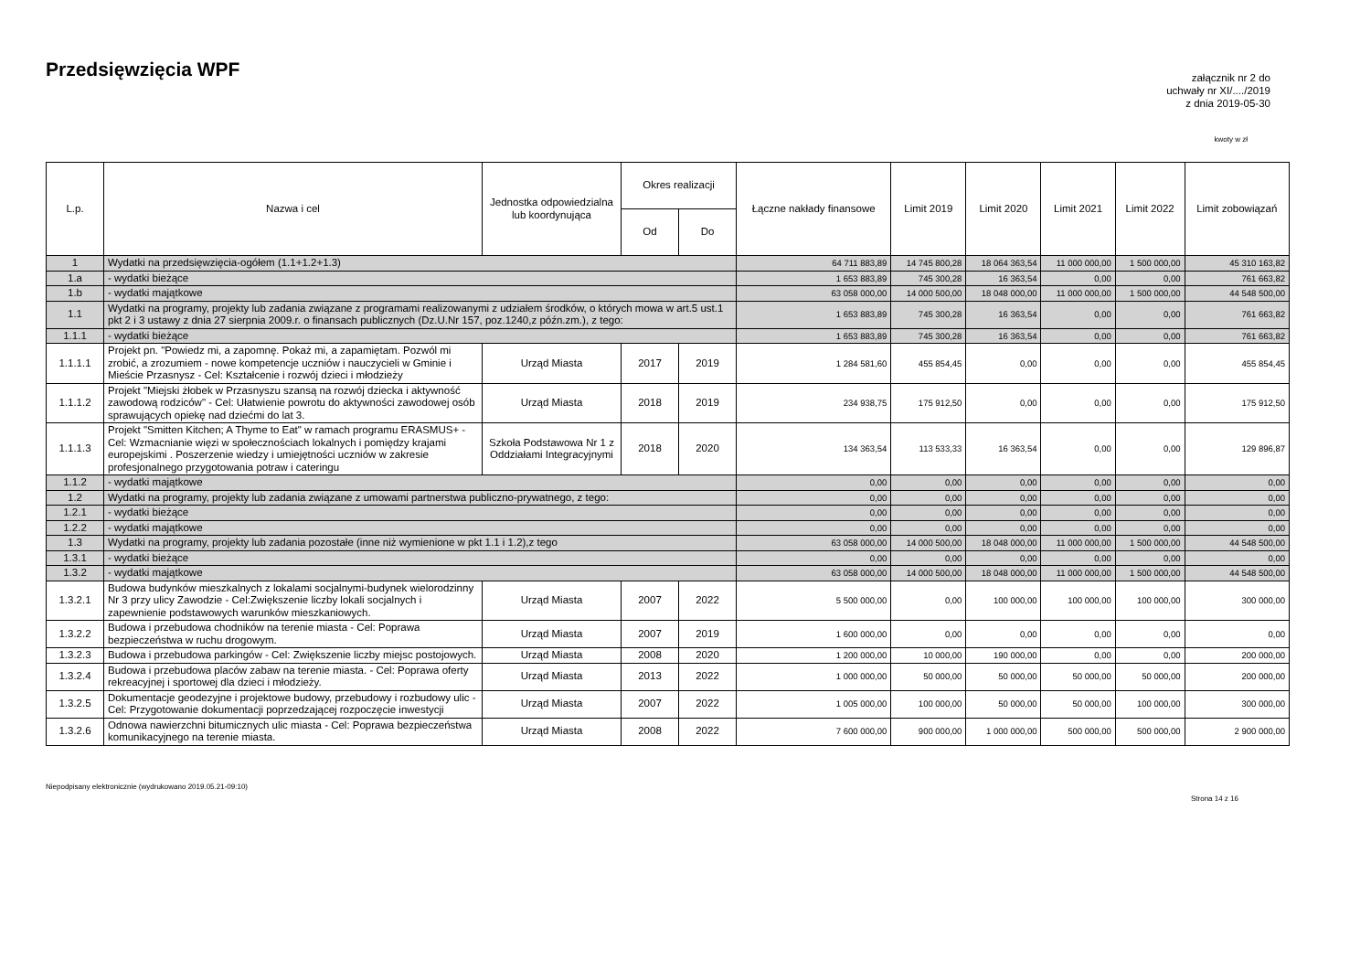Przedsięwzięcia WPF
załącznik nr 2 do
uchwały nr XI/..../2019
z dnia 2019-05-30
kwoty w zł
| L.p. | Nazwa i cel | Jednostka odpowiedzialna lub koordynująca | Okres realizacji | | Łączne nakłady finansowe | Limit 2019 | Limit 2020 | Limit 2021 | Limit 2022 | Limit zobowiązań |
| --- | --- | --- | --- | --- | --- | --- | --- | --- | --- | --- |
| | | | Od | Do | | | | | | |
| 1 | Wydatki na przedsięwzięcia-ogółem (1.1+1.2+1.3) | | | | 64 711 883,89 | 14 745 800,28 | 18 064 363,54 | 11 000 000,00 | 1 500 000,00 | 45 310 163,82 |
| 1.a | - wydatki bieżące | | | | 1 653 883,89 | 745 300,28 | 16 363,54 | 0,00 | 0,00 | 761 663,82 |
| 1.b | - wydatki majątkowe | | | | 63 058 000,00 | 14 000 500,00 | 18 048 000,00 | 11 000 000,00 | 1 500 000,00 | 44 548 500,00 |
| 1.1 | Wydatki na programy, projekty lub zadania związane z programami realizowanymi z udziałem środków, o których mowa w art.5 ust.1 pkt 2 i 3 ustawy z dnia 27 sierpnia 2009.r. o finansach publicznych (Dz.U.Nr 157, poz.1240,z późn.zm.), z tego: | | | | 1 653 883,89 | 745 300,28 | 16 363,54 | 0,00 | 0,00 | 761 663,82 |
| 1.1.1 | - wydatki bieżące | | | | 1 653 883,89 | 745 300,28 | 16 363,54 | 0,00 | 0,00 | 761 663,82 |
| 1.1.1.1 | Projekt pn. "Powiedz mi, a zapomnę. Pokaż mi, a zapamiętam. Pozwól mi zrobić, a zrozumiem - nowe kompetencje uczniów i nauczycieli w Gminie i Mieście Przasnysz - Cel: Kształcenie i rozwój dzieci i młodzieży | Urząd Miasta | 2017 | 2019 | 1 284 581,60 | 455 854,45 | 0,00 | 0,00 | 0,00 | 455 854,45 |
| 1.1.1.2 | Projekt "Miejski żłobek w Przasnyszu szansą na rozwój dziecka i aktywność zawodową rodziców" - Cel: Ułatwienie powrotu do aktywności zawodowej osób sprawujących opiekę nad dziećmi do lat 3. | Urząd Miasta | 2018 | 2019 | 234 938,75 | 175 912,50 | 0,00 | 0,00 | 0,00 | 175 912,50 |
| 1.1.1.3 | Projekt "Smitten Kitchen; A Thyme to Eat" w ramach programu ERASMUS+ - Cel: Wzmacnianie więzi w społecznościach lokalnych i pomiędzy krajami europejskimi . Poszerzenie wiedzy i umiejętności uczniów w zakresie profesjonalnego przygotowania potraw i cateringu | Szkoła Podstawowa Nr 1 z Oddziałami Integracyjnymi | 2018 | 2020 | 134 363,54 | 113 533,33 | 16 363,54 | 0,00 | 0,00 | 129 896,87 |
| 1.1.2 | - wydatki majątkowe | | | | 0,00 | 0,00 | 0,00 | 0,00 | 0,00 | 0,00 |
| 1.2 | Wydatki na programy, projekty lub zadania związane z umowami partnerstwa publiczno-prywatnego, z tego: | | | | 0,00 | 0,00 | 0,00 | 0,00 | 0,00 | 0,00 |
| 1.2.1 | - wydatki bieżące | | | | 0,00 | 0,00 | 0,00 | 0,00 | 0,00 | 0,00 |
| 1.2.2 | - wydatki majątkowe | | | | 0,00 | 0,00 | 0,00 | 0,00 | 0,00 | 0,00 |
| 1.3 | Wydatki na programy, projekty lub zadania pozostałe (inne niż wymienione w pkt 1.1 i 1.2),z tego | | | | 63 058 000,00 | 14 000 500,00 | 18 048 000,00 | 11 000 000,00 | 1 500 000,00 | 44 548 500,00 |
| 1.3.1 | - wydatki bieżące | | | | 0,00 | 0,00 | 0,00 | 0,00 | 0,00 | 0,00 |
| 1.3.2 | - wydatki majątkowe | | | | 63 058 000,00 | 14 000 500,00 | 18 048 000,00 | 11 000 000,00 | 1 500 000,00 | 44 548 500,00 |
| 1.3.2.1 | Budowa budynków mieszkalnych z lokalami socjalnymi-budynek wielorodzinny Nr 3 przy ulicy Zawodzie - Cel:Zwiększenie liczby lokali socjalnych i zapewnienie podstawowych warunków mieszkaniowych. | Urząd Miasta | 2007 | 2022 | 5 500 000,00 | 0,00 | 100 000,00 | 100 000,00 | 100 000,00 | 300 000,00 |
| 1.3.2.2 | Budowa i przebudowa chodników na terenie miasta - Cel: Poprawa bezpieczeństwa w ruchu drogowym. | Urząd Miasta | 2007 | 2019 | 1 600 000,00 | 0,00 | 0,00 | 0,00 | 0,00 | 0,00 |
| 1.3.2.3 | Budowa i przebudowa parkingów - Cel: Zwiększenie liczby miejsc postojowych. | Urząd Miasta | 2008 | 2020 | 1 200 000,00 | 10 000,00 | 190 000,00 | 0,00 | 0,00 | 200 000,00 |
| 1.3.2.4 | Budowa i przebudowa placów zabaw na terenie miasta. - Cel: Poprawa oferty rekreacyjnej i sportowej dla dzieci i młodzieży. | Urząd Miasta | 2013 | 2022 | 1 000 000,00 | 50 000,00 | 50 000,00 | 50 000,00 | 50 000,00 | 200 000,00 |
| 1.3.2.5 | Dokumentacje geodezyjne i projektowe budowy, przebudowy i rozbudowy ulic - Cel: Przygotowanie dokumentacji poprzedzającej rozpoczęcie inwestycji | Urząd Miasta | 2007 | 2022 | 1 005 000,00 | 100 000,00 | 50 000,00 | 50 000,00 | 100 000,00 | 300 000,00 |
| 1.3.2.6 | Odnowa nawierzchni bitumicznych ulic miasta - Cel: Poprawa bezpieczeństwa komunikacyjnego na terenie miasta. | Urząd Miasta | 2008 | 2022 | 7 600 000,00 | 900 000,00 | 1 000 000,00 | 500 000,00 | 500 000,00 | 2 900 000,00 |
Niepodpisany elektronicznie (wydrukowano 2019.05.21-09:10)
Strona 14 z 16